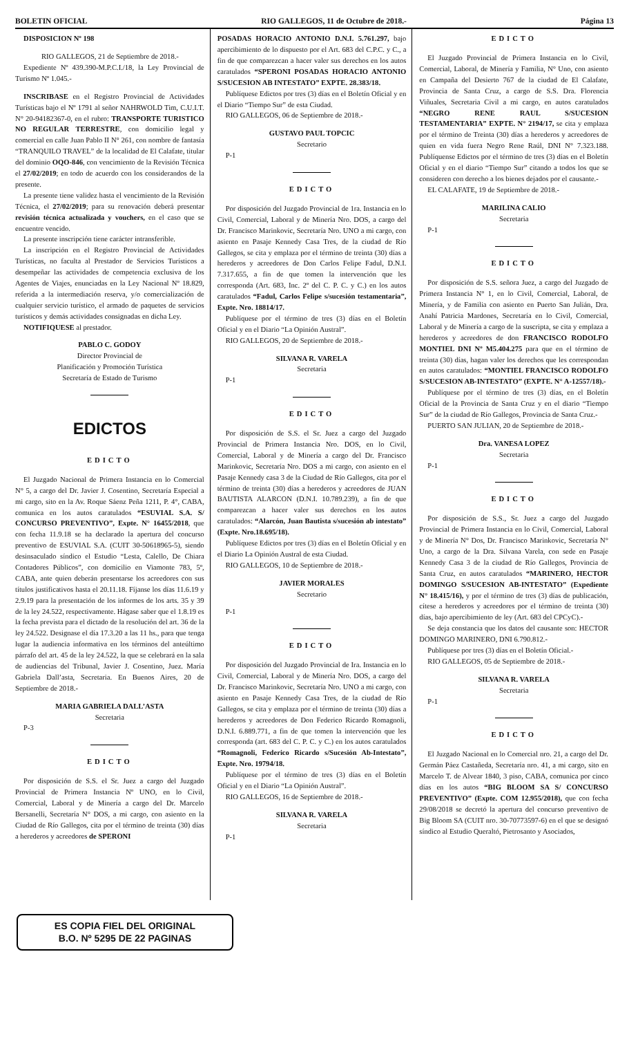BOLETIN OFICIAL RIO GALLEGOS, 11 de Octubre de 2018.- Página 13
DISPOSICION Nº 198
RIO GALLEGOS, 21 de Septiembre de 2018.-
Expediente Nº 439.390-M.P.C.I./18, la Ley Provincial de Turismo Nº 1.045.-
INSCRIBASE en el Registro Provincial de Actividades Turísticas bajo el Nº 1791 al señor NAHRWOLD Tim, C.U.I.T. N° 20-94182367-0, en el rubro: TRANSPORTE TURISTICO NO REGULAR TERRESTRE, con domicilio legal y comercial en calle Juan Pablo II N° 261, con nombre de fantasía “TRANQUILO TRAVEL” de la localidad de El Calafate, titular del dominio OQO-846, con vencimiento de la Revisión Técnica el 27/02/2019; en todo de acuerdo con los considerandos de la presente.
La presente tiene validez hasta el vencimiento de la Revisión Técnica, el 27/02/2019; para su renovación deberá presentar revisión técnica actualizada y vouchers, en el caso que se encuentre vencido.
La presente inscripción tiene carácter intransferible.
La inscripción en el Registro Provincial de Actividades Turísticas, no faculta al Prestador de Servicios Turísticos a desempeñar las actividades de competencia exclusiva de los Agentes de Viajes, enunciadas en la Ley Nacional Nº 18.829, referida a la intermediación reserva, y/o comercialización de cualquier servicio turístico, el armado de paquetes de servicios turísticos y demás actividades consignadas en dicha Ley.
NOTIFIQUESE al prestador.
PABLO C. GODOY
Director Provincial de
Planificación y Promoción Turística
Secretaría de Estado de Turismo
EDICTOS
EDICTO
El Juzgado Nacional de Primera Instancia en lo Comercial N° 5, a cargo del Dr. Javier J. Cosentino, Secretaría Especial a mi cargo, sito en la Av. Roque Sáenz Peña 1211, P. 4°, CABA, comunica en los autos caratulados “ESUVIAL S.A. S/ CONCURSO PREVENTIVO”, Expte. N° 16455/2018, que con fecha 11.9.18 se ha declarado la apertura del concurso preventivo de ESUVIAL S.A. (CUIT 30-50618965-5), siendo desinsaculado síndico el Estudio “Lesta, Calello, De Chiara Contadores Públicos”, con domicilio en Viamonte 783, 5º, CABA, ante quien deberán presentarse los acreedores con sus títulos justificativos hasta el 20.11.18. Fíjanse los días 11.6.19 y 2.9.19 para la presentación de los informes de los arts. 35 y 39 de la ley 24.522, respectivamente. Hágase saber que el 1.8.19 es la fecha prevista para el dictado de la resolución del art. 36 de la ley 24.522. Designase el día 17.3.20 a las 11 hs., para que tenga lugar la audiencia informativa en los términos del anteúltimo párrafo del art. 45 de la ley 24.522, la que se celebrará en la sala de audiencias del Tribunal, Javier J. Cosentino, Juez. María Gabriela Dall’asta, Secretaria. En Buenos Aires, 20 de Septiembre de 2018.-
MARIA GABRIELA DALL’ASTA
Secretaria
P-3
EDICTO
Por disposición de S.S. el Sr. Juez a cargo del Juzgado Provincial de Primera Instancia Nº UNO, en lo Civil, Comercial, Laboral y de Minería a cargo del Dr. Marcelo Bersanelli, Secretaría N° DOS, a mi cargo, con asiento en la Ciudad de Río Gallegos, cita por el término de treinta (30) días a herederos y acreedores de SPERONI
POSADAS HORACIO ANTONIO D.N.I. 5.761.297, bajo apercibimiento de lo dispuesto por el Art. 683 del C.P.C. y C., a fin de que comparezcan a hacer valer sus derechos en los autos caratulados “SPERONI POSADAS HORACIO ANTONIO S/SUCESION AB INTESTATO” EXPTE. 28.383/18.
Publíquese Edictos por tres (3) días en el Boletín Oficial y en el Diario “Tiempo Sur” de esta Ciudad.
RIO GALLEGOS, 06 de Septiembre de 2018.-
GUSTAVO PAUL TOPCIC
Secretario
P-1
EDICTO
Por disposición del Juzgado Provincial de 1ra. Instancia en lo Civil, Comercial, Laboral y de Minería Nro. DOS, a cargo del Dr. Francisco Marinkovic, Secretaría Nro. UNO a mi cargo, con asiento en Pasaje Kennedy Casa Tres, de la ciudad de Río Gallegos, se cita y emplaza por el término de treinta (30) días a herederos y acreedores de Don Carlos Felipe Fadul, D.N.I. 7.317.655, a fin de que tomen la intervención que les corresponda (Art. 683, Inc. 2º del C. P. C. y C.) en los autos caratulados “Fadul, Carlos Felipe s/sucesión testamentaria”, Expte. Nro. 18814/17.
Publíquese por el término de tres (3) días en el Boletín Oficial y en el Diario “La Opinión Austral”.
RIO GALLEGOS, 20 de Septiembre de 2018.-
SILVANA R. VARELA
Secretaria
P-1
EDICTO
Por disposición de S.S. el Sr. Juez a cargo del Juzgado Provincial de Primera Instancia Nro. DOS, en lo Civil, Comercial, Laboral y de Minería a cargo del Dr. Francisco Marinkovic, Secretaría Nro. DOS a mi cargo, con asiento en el Pasaje Kennedy casa 3 de la Ciudad de Río Gallegos, cita por el término de treinta (30) días a herederos y acreedores de JUAN BAUTISTA ALARCON (D.N.I. 10.789.239), a fin de que comparezcan a hacer valer sus derechos en los autos caratulados: “Alarcón, Juan Bautista s/sucesión ab intestato” (Expte. Nro.18.695/18).
Publíquese Edictos por tres (3) días en el Boletín Oficial y en el Diario La Opinión Austral de esta Ciudad.
RIO GALLEGOS, 10 de Septiembre de 2018.-
JAVIER MORALES
Secretario
P-1
EDICTO
Por disposición del Juzgado Provincial de Ira. Instancia en lo Civil, Comercial, Laboral y de Minería Nro. DOS, a cargo del Dr. Francisco Marinkovic, Secretaría Nro. UNO a mi cargo, con asiento en Pasaje Kennedy Casa Tres, de la ciudad de Río Gallegos, se cita y emplaza por el término de treinta (30) días a herederos y acreedores de Don Federico Ricardo Romagnoli, D.N.I. 6.889.771, a fin de que tomen la intervención que les corresponda (art. 683 del C. P. C. y C.) en los autos caratulados “Romagnoli, Federico Ricardo s/Sucesión Ab-Intestato”, Expte. Nro. 19794/18.
Publíquese por el término de tres (3) días en el Boletín Oficial y en el Diario “La Opinión Austral”.
RIO GALLEGOS, 16 de Septiembre de 2018.-
SILVANA R. VARELA
Secretaria
P-1
EDICTO
El Juzgado Provincial de Primera Instancia en lo Civil, Comercial, Laboral, de Minería y Familia, N° Uno, con asiento en Campaña del Desierto 767 de la ciudad de El Calafate, Provincia de Santa Cruz, a cargo de S.S. Dra. Florencia Viñuales, Secretaria Civil a mi cargo, en autos caratulados “NEGRO RENE RAUL S/SUCESION TESTAMENTARIA” EXPTE. N° 2194/17, se cita y emplaza por el término de Treinta (30) días a herederos y acreedores de quien en vida fuera Negro Rene Raúl, DNI N° 7.323.188. Publíquense Edictos por el término de tres (3) días en el Boletín Oficial y en el diario “Tiempo Sur” citando a todos los que se consideren con derecho a los bienes dejados por el causante.-
EL CALAFATE, 19 de Septiembre de 2018.-
MARILINA CALIO
Secretaria
P-1
EDICTO
Por disposición de S.S. señora Juez, a cargo del Juzgado de Primera Instancia N° 1, en lo Civil, Comercial, Laboral, de Minería, y de Familia con asiento en Puerto San Julián, Dra. Anahí Patricia Mardones, Secretaría en lo Civil, Comercial, Laboral y de Minería a cargo de la suscripta, se cita y emplaza a herederos y acreedores de don FRANCISCO RODOLFO MONTIEL DNI Nº M5.404.275 para que en el término de treinta (30) días, hagan valer los derechos que les correspondan en autos caratulados: “MONTIEL FRANCISCO RODOLFO S/SUCESION AB-INTESTATO” (EXPTE. N° A-12557/18).-
Publíquese por el término de tres (3) días, en el Boletín Oficial de la Provincia de Santa Cruz y en el diario “Tiempo Sur” de la ciudad de Río Gallegos, Provincia de Santa Cruz.-
PUERTO SAN JULIAN, 20 de Septiembre de 2018.-
Dra. VANESA LOPEZ
Secretaria
P-1
EDICTO
Por disposición de S.S., Sr. Juez a cargo del Juzgado Provincial de Primera Instancia en lo Civil, Comercial, Laboral y de Minería N° Dos, Dr. Francisco Marinkovic, Secretaría N° Uno, a cargo de la Dra. Silvana Varela, con sede en Pasaje Kennedy Casa 3 de la ciudad de Río Gallegos, Provincia de Santa Cruz, en autos caratulados “MARINERO, HECTOR DOMINGO S/SUCESION AB-INTESTATO” (Expediente N° 18.415/16), y por el término de tres (3) días de publicación, cítese a herederos y acreedores por el término de treinta (30) días, bajo apercibimiento de ley (Art. 683 del CPCyC).-
Se deja constancia que los datos del causante son: HECTOR DOMINGO MARINERO, DNI 6.790.812.-
Publíquese por tres (3) días en el Boletín Oficial.-
RIO GALLEGOS, 05 de Septiembre de 2018.-
SILVANA R. VARELA
Secretaria
P-1
EDICTO
El Juzgado Nacional en lo Comercial nro. 21, a cargo del Dr. Germán Páez Castañeda, Secretaría nro. 41, a mi cargo, sito en Marcelo T. de Alvear 1840, 3 piso, CABA, comunica por cinco días en los autos “BIG BLOOM SA S/ CONCURSO PREVENTIVO” (Expte. COM 12.955/2018), que con fecha 29/08/2018 se decretó la apertura del concurso preventivo de Big Bloom SA (CUIT nro. 30-70773597-6) en el que se designó síndico al Estudio Queraltó, Pietrosanto y Asociados,
ES COPIA FIEL DEL ORIGINAL
B.O. Nº 5295 DE 22 PAGINAS